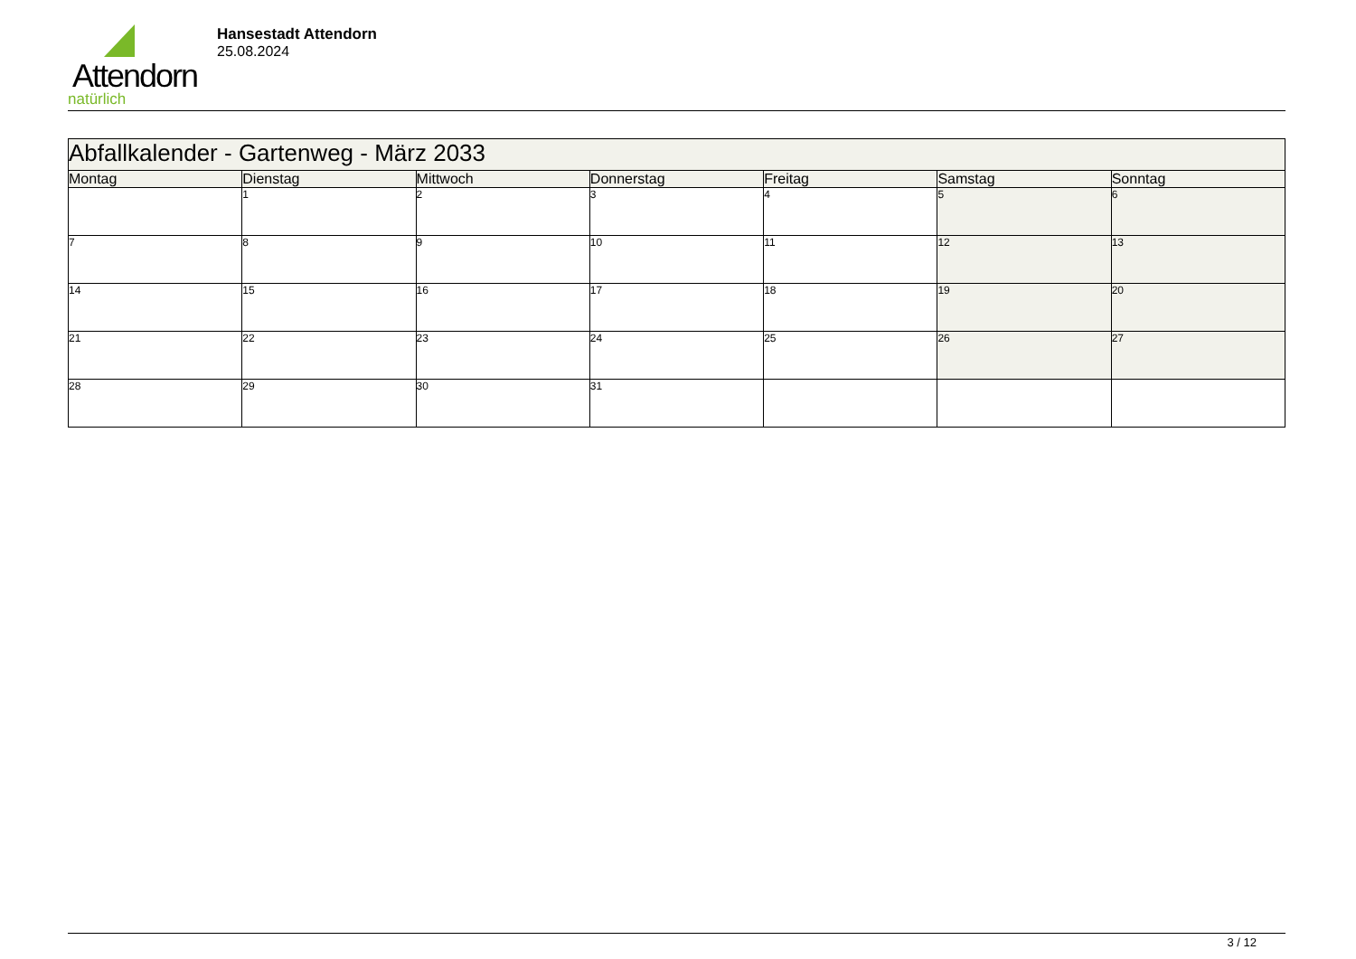Attendorn
natürlich
Hansestadt Attendorn
25.08.2024
| Abfallkalender - Gartenweg - März 2033 | | | | | | |
| Montag | Dienstag | Mittwoch | Donnerstag | Freitag | Samstag | Sonntag |
| | 1 | 2 | 3 | 4 | 5 | 6 |
| 7 | 8 | 9 | 10 | 11 | 12 | 13 |
| 14 | 15 | 16 | 17 | 18 | 19 | 20 |
| 21 | 22 | 23 | 24 | 25 | 26 | 27 |
| 28 | 29 | 30 | 31 | | | |
3 / 12